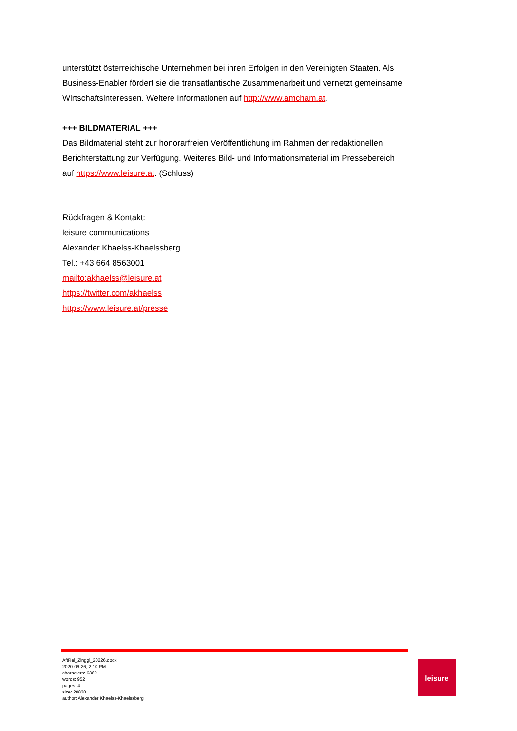unterstützt österreichische Unternehmen bei ihren Erfolgen in den Vereinigten Staaten. Als Business-Enabler fördert sie die transatlantische Zusammenarbeit und vernetzt gemeinsame Wirtschaftsinteressen. Weitere Informationen auf http://www.amcham.at.
+++ BILDMATERIAL +++
Das Bildmaterial steht zur honorarfreien Veröffentlichung im Rahmen der redaktionellen Berichterstattung zur Verfügung. Weiteres Bild- und Informationsmaterial im Pressebereich auf https://www.leisure.at. (Schluss)
Rückfragen & Kontakt:
leisure communications
Alexander Khaelss-Khaelssberg
Tel.: +43 664 8563001
mailto:akhaelss@leisure.at
https://twitter.com/akhaelss
https://www.leisure.at/presse
AftRel_Zinggl_20226.docx
2020-06-26, 2:10 PM
characters: 6369
words: 952
pages: 4
size: 20830
author: Alexander Khaelss-Khaelssberg
leisure